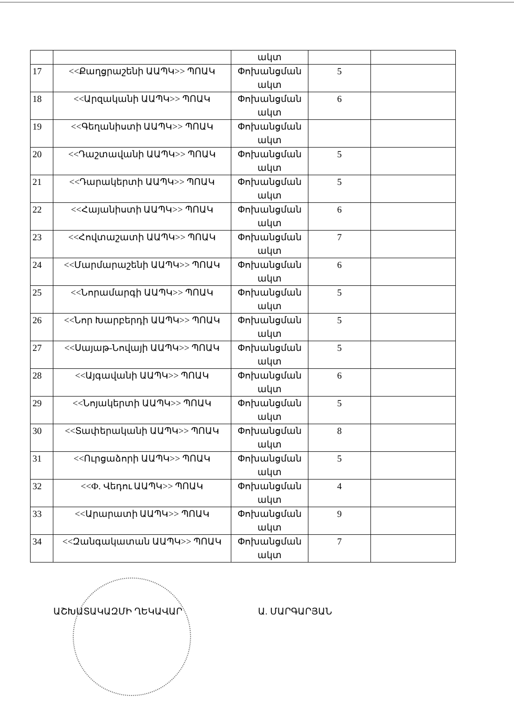| | | ակտ | | |
| 17 | <<Քաղցրաշենի ԱԱՊԿ>> ՊՈԱԿ | Փոխանցման ակտ | 5 | |
| 18 | <<Արզականի ԱԱՊԿ>> ՊՈԱԿ | Փոխանցման ակտ | 6 | |
| 19 | <<Գեղանիստի ԱԱՊԿ>> ՊՈԱԿ | Փոխանցման ակտ | | |
| 20 | <<Դաշտավանի ԱԱՊԿ>> ՊՈԱԿ | Փոխանցման ակտ | 5 | |
| 21 | <<Դարակերտի ԱԱՊԿ>> ՊՈԱԿ | Փոխանցման ակտ | 5 | |
| 22 | <<Հայանիստի ԱԱՊԿ>> ՊՈԱԿ | Փոխանցման ակտ | 6 | |
| 23 | <<Հովտաշատի ԱԱՊԿ>> ՊՈԱԿ | Փոխանցման ակտ | 7 | |
| 24 | <<Մարմարաշենի ԱԱՊԿ>> ՊՈԱԿ | Փոխանցման ակտ | 6 | |
| 25 | <<Նորամարգի ԱԱՊԿ>> ՊՈԱԿ | Փոխանցման ակտ | 5 | |
| 26 | <<Նոր Խարբերդի ԱԱՊԿ>> ՊՈԱԿ | Փոխանցման ակտ | 5 | |
| 27 | <<Սայաթ-Նովայի ԱԱՊԿ>> ՊՈԱԿ | Փոխանցման ակտ | 5 | |
| 28 | <<Այգավանի ԱԱՊԿ>> ՊՈԱԿ | Փոխանցման ակտ | 6 | |
| 29 | <<Նոյակերտի ԱԱՊԿ>> ՊՈԱԿ | Փոխանցման ակտ | 5 | |
| 30 | <<Տափերականի ԱԱՊԿ>> ՊՈԱԿ | Փոխանցման ակտ | 8 | |
| 31 | <<Ուրցաձորի ԱԱՊԿ>> ՊՈԱԿ | Փոխանցման ակտ | 5 | |
| 32 | <<Ф. Վեդու ԱԱՊԿ>> ՊՈԱԿ | Փոխանցման ակտ | 4 | |
| 33 | <<Արարատի ԱԱՊԿ>> ՊՈԱԿ | Փոխանցման ակտ | 9 | |
| 34 | <<Զանգակատան ԱԱՊԿ>> ՊՈԱԿ | Փոխանցման ակտ | 7 | |
ԱՇԽԱՏԱԿԱԶՄԻ ՂԵԿԱՎԱՐ Ա. ՄԱՐԳԱՐՅԱՆ